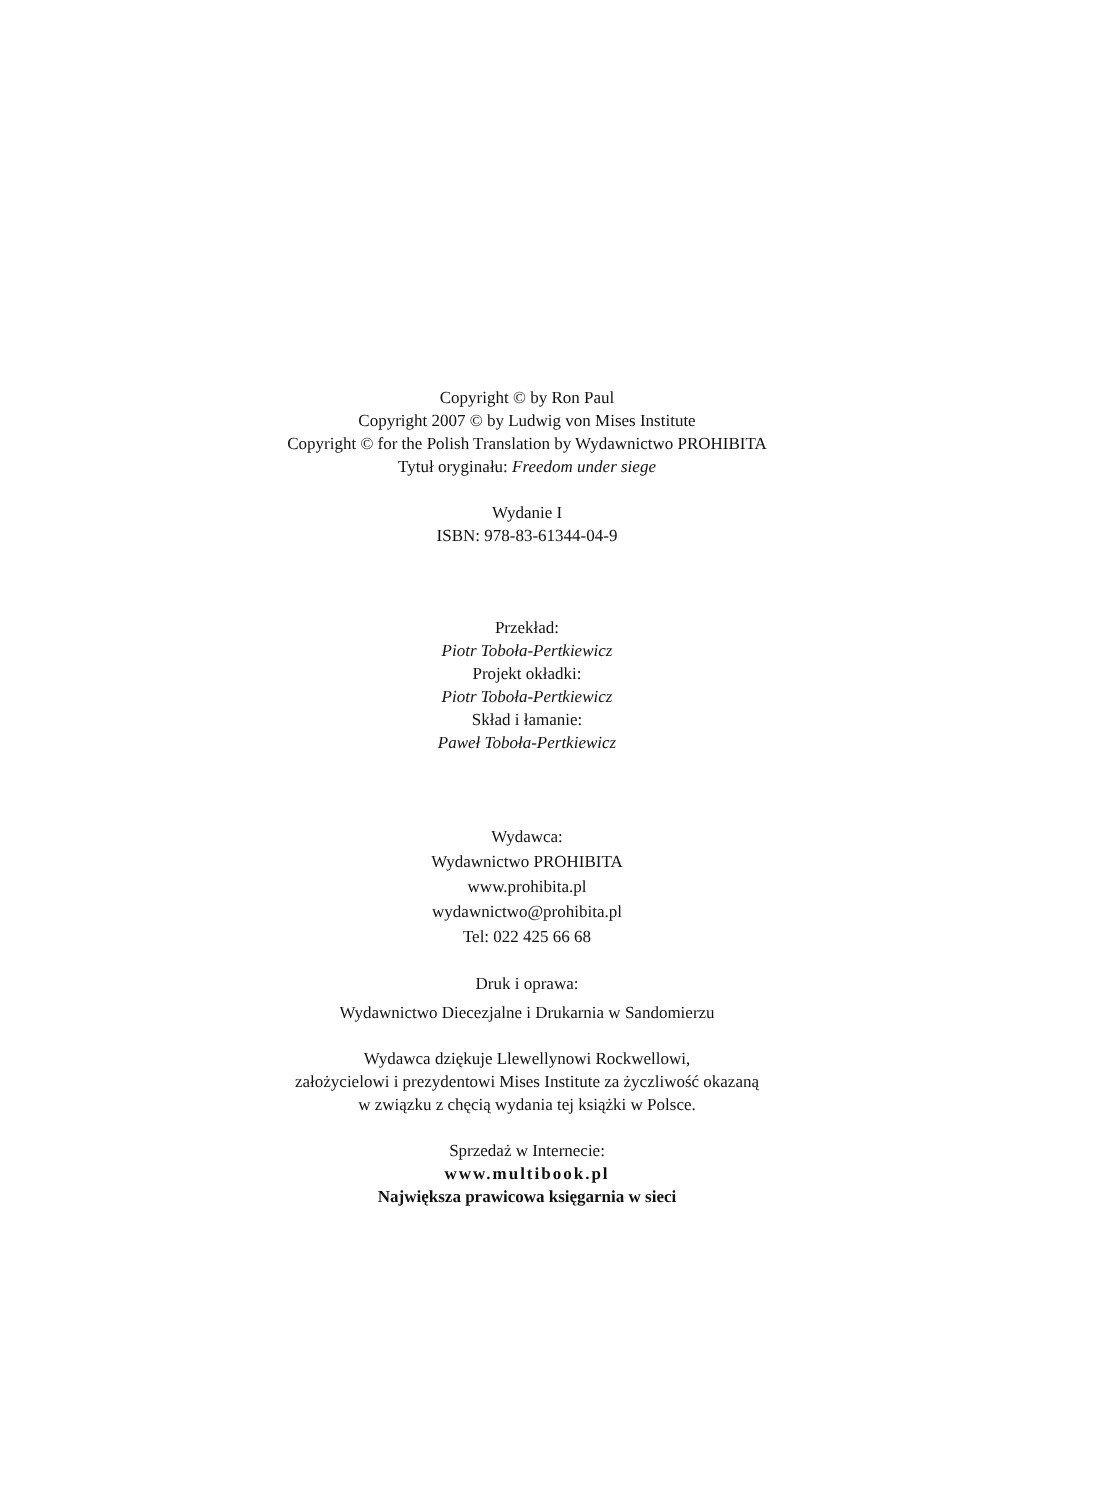Copyright © by Ron Paul
Copyright 2007 © by Ludwig von Mises Institute
Copyright © for the Polish Translation by Wydawnictwo PROHIBITA
Tytuł oryginału: Freedom under siege
Wydanie I
ISBN: 978-83-61344-04-9
Przekład:
Piotr Toboła-Pertkiewicz
Projekt okładki:
Piotr Toboła-Pertkiewicz
Skład i łamanie:
Paweł Toboła-Pertkiewicz
Wydawca:
Wydawnictwo PROHIBITA
www.prohibita.pl
wydawnictwo@prohibita.pl
Tel: 022 425 66 68
Druk i oprawa:
Wydawnictwo Diecezjalne i Drukarnia w Sandomierzu
Wydawca dziękuje Llewellynowi Rockwellowi,
założycielowi i prezydentowi Mises Institute za życzliwość okazaną
w związku z chęcią wydania tej książki w Polsce.
Sprzedaż w Internecie:
www.multibook.pl
Największa prawicowa księgarnia w sieci